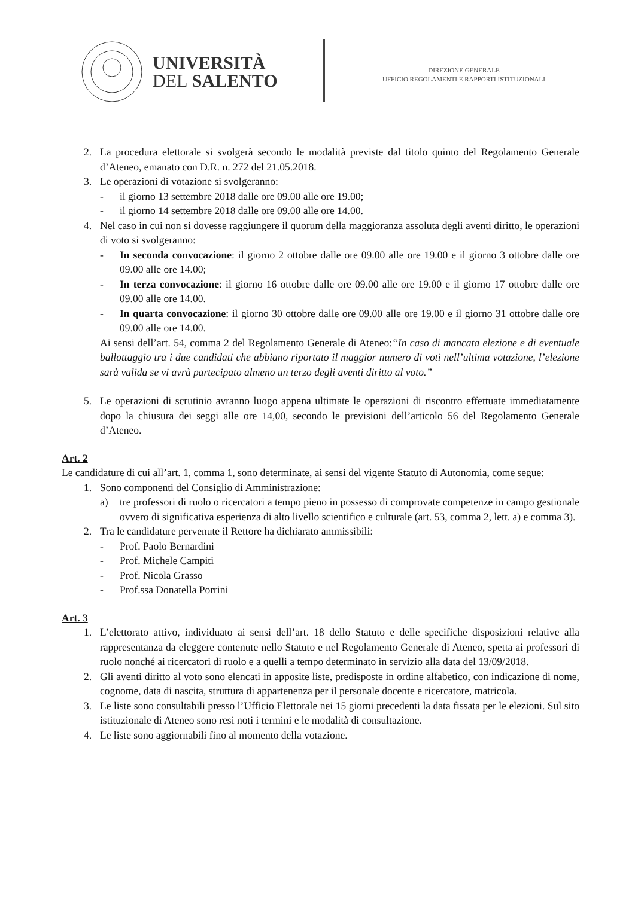UNIVERSITÀ
DEL SALENTO
DIREZIONE GENERALE
UFFICIO REGOLAMENTI E RAPPORTI ISTITUZIONALI
2. La procedura elettorale si svolgerà secondo le modalità previste dal titolo quinto del Regolamento Generale d’Ateneo, emanato con D.R. n. 272 del 21.05.2018.
3. Le operazioni di votazione si svolgeranno:
- il giorno 13 settembre 2018 dalle ore 09.00 alle ore 19.00;
- il giorno 14 settembre 2018 dalle ore 09.00 alle ore 14.00.
4. Nel caso in cui non si dovesse raggiungere il quorum della maggioranza assoluta degli aventi diritto, le operazioni di voto si svolgeranno:
- In seconda convocazione: il giorno 2 ottobre dalle ore 09.00 alle ore 19.00 e il giorno 3 ottobre dalle ore 09.00 alle ore 14.00;
- In terza convocazione: il giorno 16 ottobre dalle ore 09.00 alle ore 19.00 e il giorno 17 ottobre dalle ore 09.00 alle ore 14.00.
- In quarta convocazione: il giorno 30 ottobre dalle ore 09.00 alle ore 19.00 e il giorno 31 ottobre dalle ore 09.00 alle ore 14.00.
Ai sensi dell’art. 54, comma 2 del Regolamento Generale di Ateneo:“In caso di mancata elezione e di eventuale ballottaggio tra i due candidati che abbiano riportato il maggior numero di voti nell’ultima votazione, l’elezione sarà valida se vi avrà partecipato almeno un terzo degli aventi diritto al voto.”
5. Le operazioni di scrutinio avranno luogo appena ultimate le operazioni di riscontro effettuate immediatamente dopo la chiusura dei seggi alle ore 14,00, secondo le previsioni dell’articolo 56 del Regolamento Generale d’Ateneo.
Art. 2
Le candidature di cui all’art. 1, comma 1, sono determinate, ai sensi del vigente Statuto di Autonomia, come segue:
1. Sono componenti del Consiglio di Amministrazione:
a) tre professori di ruolo o ricercatori a tempo pieno in possesso di comprovate competenze in campo gestionale ovvero di significativa esperienza di alto livello scientifico e culturale (art. 53, comma 2, lett. a) e comma 3).
2. Tra le candidature pervenute il Rettore ha dichiarato ammissibili:
- Prof. Paolo Bernardini
- Prof. Michele Campiti
- Prof. Nicola Grasso
- Prof.ssa Donatella Porrini
Art. 3
1. L’elettorato attivo, individuato ai sensi dell’art. 18 dello Statuto e delle specifiche disposizioni relative alla rappresentanza da eleggere contenute nello Statuto e nel Regolamento Generale di Ateneo, spetta ai professori di ruolo nonché ai ricercatori di ruolo e a quelli a tempo determinato in servizio alla data del 13/09/2018.
2. Gli aventi diritto al voto sono elencati in apposite liste, predisposte in ordine alfabetico, con indicazione di nome, cognome, data di nascita, struttura di appartenenza per il personale docente e ricercatore, matricola.
3. Le liste sono consultabili presso l’Ufficio Elettorale nei 15 giorni precedenti la data fissata per le elezioni. Sul sito istituzionale di Ateneo sono resi noti i termini e le modalità di consultazione.
4. Le liste sono aggiornabili fino al momento della votazione.